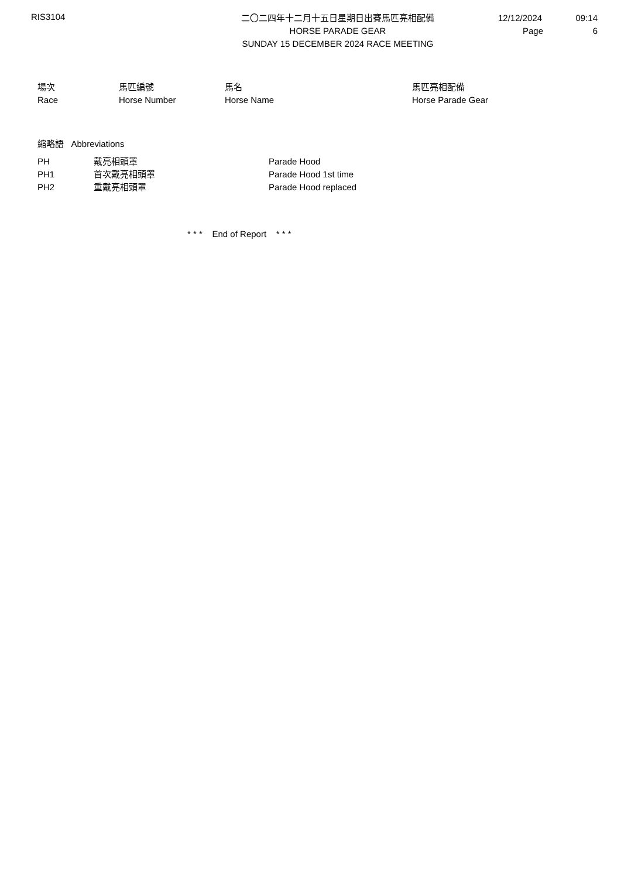RIS3104
二〇二四年十二月十五日星期日出賽馬匹亮相配備
HORSE PARADE GEAR
SUNDAY 15 DECEMBER 2024 RACE MEETING
12/12/2024 09:14
Page 6
| 場次 Race | 馬匹編號 Horse Number | 馬名 Horse Name | 馬匹亮相配備 Horse Parade Gear |
| --- | --- | --- | --- |
縮略語 Abbreviations
| PH | 戴亮相頭罩 | Parade Hood |
| PH1 | 首次戴亮相頭罩 | Parade Hood 1st time |
| PH2 | 重戴亮相頭罩 | Parade Hood replaced |
* * * End of Report * * *